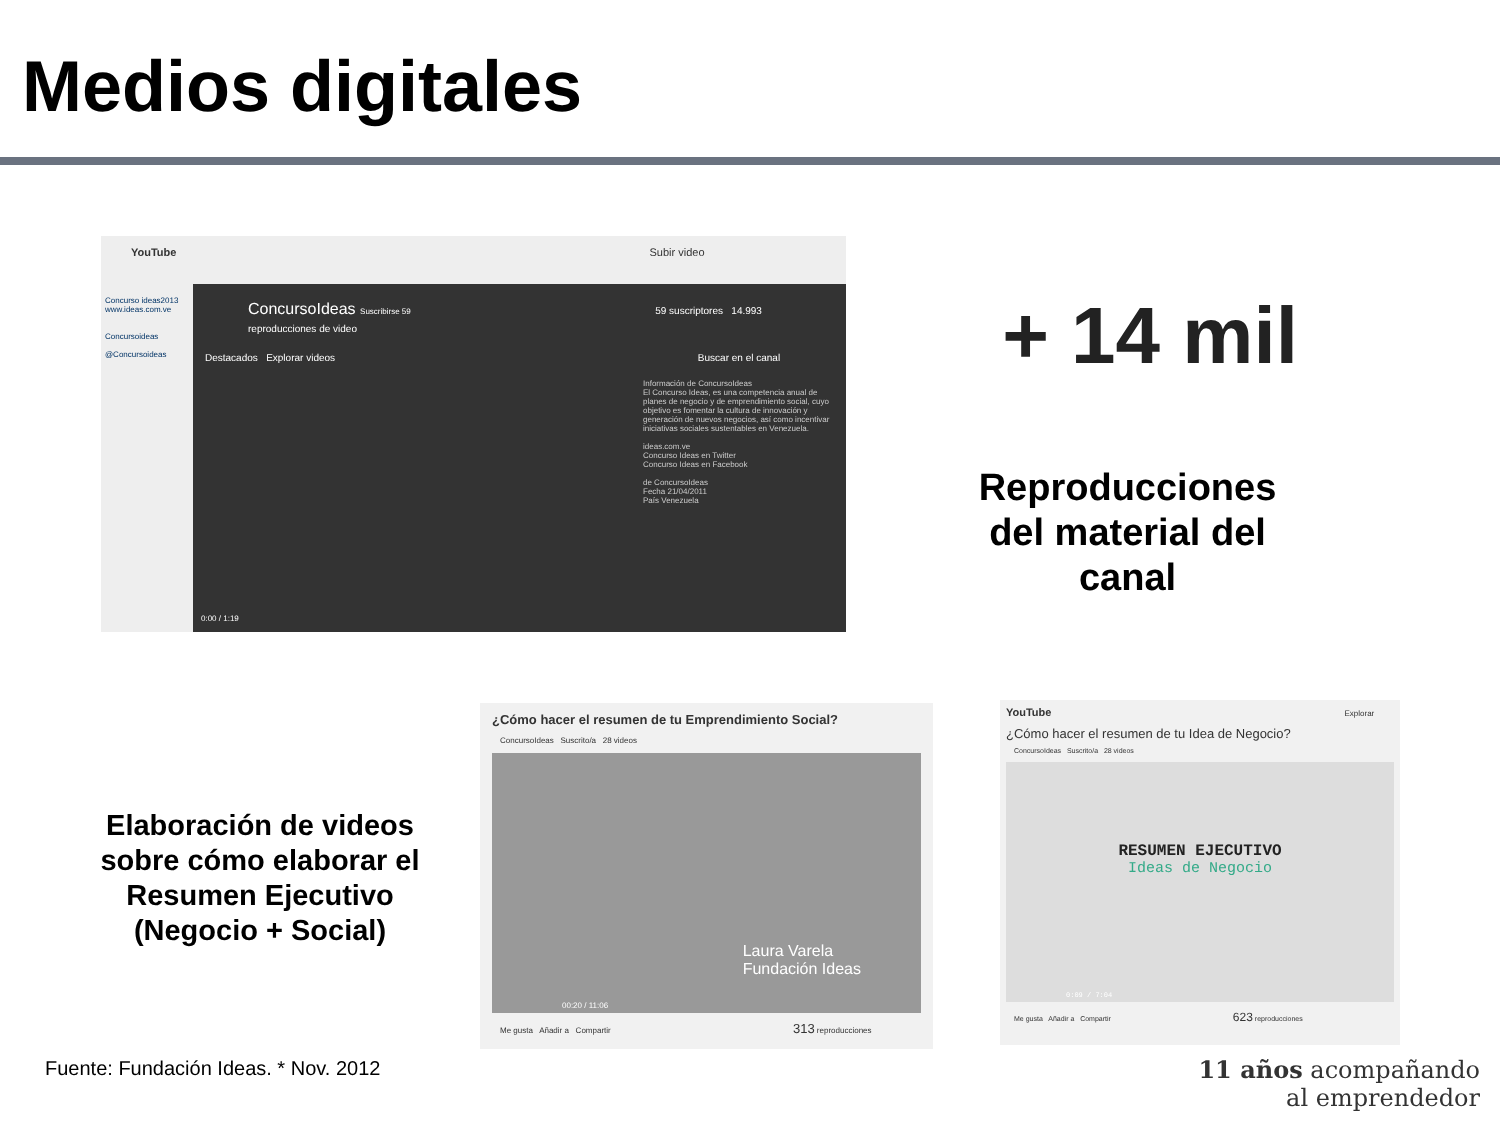Medios digitales
YouTube Subir video
Concurso ideas2013
www.ideas.com.ve
Concursoideas
@Concursoideas
ConcursoIdeas Suscribirse 59 59 suscriptores 14.993 reproducciones de video
Destacados Explorar videos Buscar en el canal
Información de ConcursoIdeas
El Concurso Ideas, es una competencia anual de planes de negocio y de emprendimiento social, cuyo objetivo es fomentar la cultura de innovación y generación de nuevos negocios, así como incentivar iniciativas sociales sustentables en Venezuela.
ideas.com.ve
Concurso Ideas en Twitter
Concurso Ideas en Facebook
de ConcursoIdeas
Fecha 21/04/2011
País Venezuela
0:00 / 1:19
+ 14 mil
Reproducciones del material del canal
Elaboración de videos sobre cómo elaborar el Resumen Ejecutivo (Negocio + Social)
¿Cómo hacer el resumen de tu Emprendimiento Social?
ConcursoIdeas Suscrito/a 28 videos
Laura Varela
Fundación Ideas
00:20 / 11:06
Me gusta Añadir a Compartir 313 reproducciones
YouTube Explorar
¿Cómo hacer el resumen de tu Idea de Negocio?
ConcursoIdeas Suscrito/a 28 videos
RESUMEN EJECUTIVO
Ideas de Negocio
0:09 / 7:04
Me gusta Añadir a Compartir 623 reproducciones
Fuente: Fundación Ideas. * Nov. 2012
11 años acompañando
al emprendedor